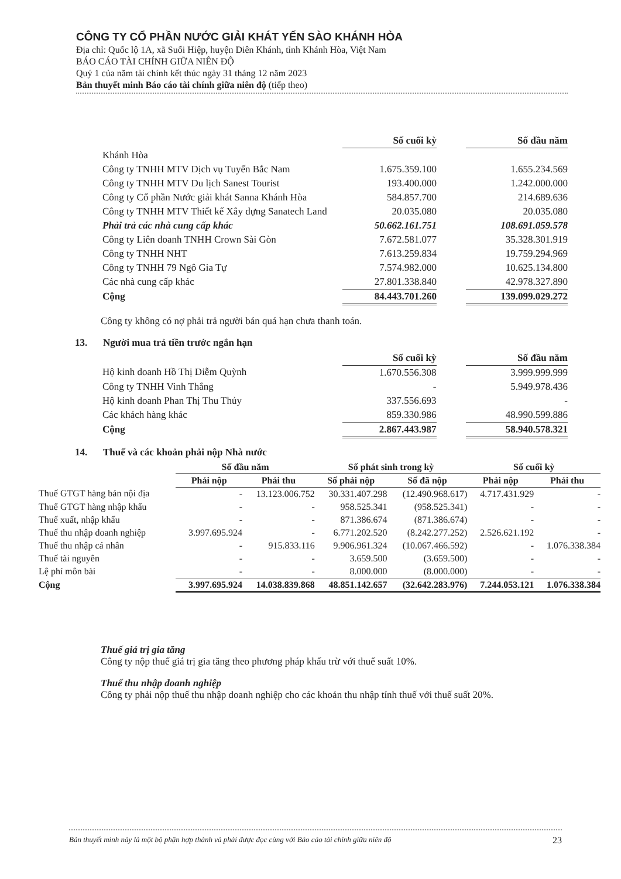CÔNG TY CỔ PHẦN NƯỚC GIẢI KHÁT YẾN SÀO KHÁNH HÒA
Địa chỉ: Quốc lộ 1A, xã Suối Hiệp, huyện Diên Khánh, tỉnh Khánh Hòa, Việt Nam
BÁO CÁO TÀI CHÍNH GIỮA NIÊN ĐỘ
Quý 1 của năm tài chính kết thúc ngày 31 tháng 12 năm 2023
Bản thuyết minh Báo cáo tài chính giữa niên độ (tiếp theo)
| | Số cuối kỳ | | Số đầu năm |
| Khánh Hòa | | | |
| Công ty TNHH MTV Dịch vụ Tuyến Bắc Nam | 1.675.359.100 | | 1.655.234.569 |
| Công ty TNHH MTV Du lịch Sanest Tourist | 193.400.000 | | 1.242.000.000 |
| Công ty Cổ phần Nước giải khát Sanna Khánh Hòa | 584.857.700 | | 214.689.636 |
| Công ty TNHH MTV Thiết kế Xây dựng Sanatech Land | 20.035.080 | | 20.035.080 |
| Phải trả các nhà cung cấp khác | 50.662.161.751 | | 108.691.059.578 |
| Công ty Liên doanh TNHH Crown Sài Gòn | 7.672.581.077 | | 35.328.301.919 |
| Công ty TNHH NHT | 7.613.259.834 | | 19.759.294.969 |
| Công ty TNHH 79 Ngô Gia Tự | 7.574.982.000 | | 10.625.134.800 |
| Các nhà cung cấp khác | 27.801.338.840 | | 42.978.327.890 |
| Cộng | 84.443.701.260 | | 139.099.029.272 |
Công ty không có nợ phải trả người bán quá hạn chưa thanh toán.
13. Người mua trả tiền trước ngắn hạn
| | Số cuối kỳ | | Số đầu năm |
| Hộ kinh doanh Hồ Thị Diễm Quỳnh | 1.670.556.308 | | 3.999.999.999 |
| Công ty TNHH Vinh Thắng | - | | 5.949.978.436 |
| Hộ kinh doanh Phan Thị Thu Thủy | 337.556.693 | | - |
| Các khách hàng khác | 859.330.986 | | 48.990.599.886 |
| Cộng | 2.867.443.987 | | 58.940.578.321 |
14. Thuế và các khoản phải nộp Nhà nước
| | Số đầu năm | | Số phát sinh trong kỳ | | Số cuối kỳ | |
| | Phải nộp | Phải thu | Số phải nộp | Số đã nộp | Phải nộp | Phải thu |
| Thuế GTGT hàng bán nội địa | - | 13.123.006.752 | 30.331.407.298 | (12.490.968.617) | 4.717.431.929 | - |
| Thuế GTGT hàng nhập khẩu | - | - | 958.525.341 | (958.525.341) | - | - |
| Thuế xuất, nhập khẩu | - | - | 871.386.674 | (871.386.674) | - | - |
| Thuế thu nhập doanh nghiệp | 3.997.695.924 | - | 6.771.202.520 | (8.242.277.252) | 2.526.621.192 | - |
| Thuế thu nhập cá nhân | - | 915.833.116 | 9.906.961.324 | (10.067.466.592) | - | 1.076.338.384 |
| Thuế tài nguyên | - | - | 3.659.500 | (3.659.500) | - | - |
| Lệ phí môn bài | - | - | 8.000.000 | (8.000.000) | - | - |
| Cộng | 3.997.695.924 | 14.038.839.868 | 48.851.142.657 | (32.642.283.976) | 7.244.053.121 | 1.076.338.384 |
Thuế giá trị gia tăng
Công ty nộp thuế giá trị gia tăng theo phương pháp khấu trừ với thuế suất 10%.
Thuế thu nhập doanh nghiệp
Công ty phải nộp thuế thu nhập doanh nghiệp cho các khoản thu nhập tính thuế với thuế suất 20%.
Bản thuyết minh này là một bộ phận hợp thành và phải được đọc cùng với Báo cáo tài chính giữa niên độ 23